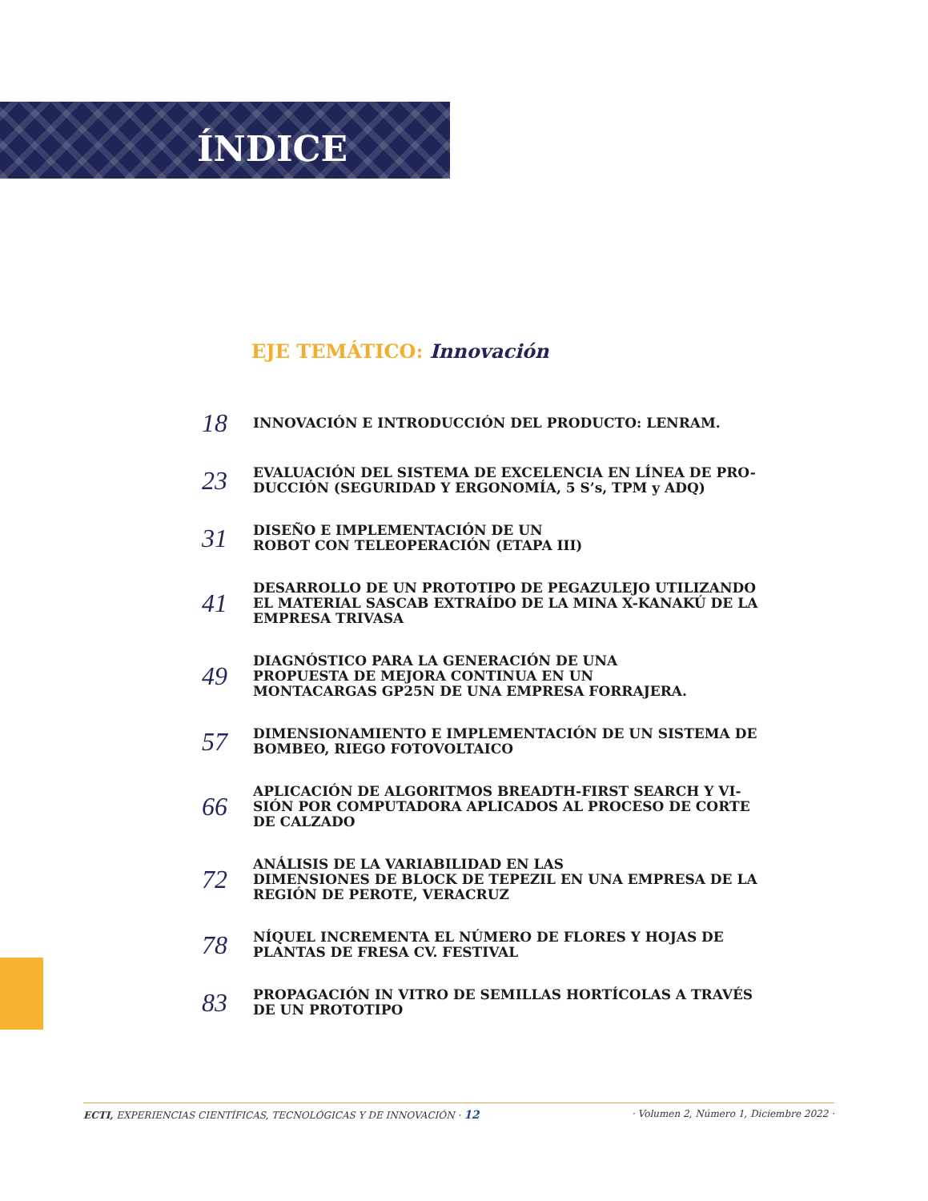ÍNDICE
EJE TEMÁTICO: Innovación
18
INNOVACIÓN E INTRODUCCIÓN DEL PRODUCTO: LENRAM.
23
EVALUACIÓN DEL SISTEMA DE EXCELENCIA EN LÍNEA DE PRO-
DUCCIÓN (SEGURIDAD Y ERGONOMÍA, 5 S’s, TPM y ADQ)
31
DISEÑO E IMPLEMENTACIÓN DE UN
ROBOT CON TELEOPERACIÓN (ETAPA III)
41
DESARROLLO DE UN PROTOTIPO DE PEGAZULEJO UTILIZANDO
EL MATERIAL SASCAB EXTRAÍDO DE LA MINA X-KANAKÚ DE LA
EMPRESA TRIVASA
49
DIAGNÓSTICO PARA LA GENERACIÓN DE UNA
PROPUESTA DE MEJORA CONTINUA EN UN
MONTACARGAS GP25N DE UNA EMPRESA FORRAJERA.
57
DIMENSIONAMIENTO E IMPLEMENTACIÓN DE UN SISTEMA DE
BOMBEO, RIEGO FOTOVOLTAICO
66
APLICACIÓN DE ALGORITMOS BREADTH-FIRST SEARCH Y VI-
SIÓN POR COMPUTADORA APLICADOS AL PROCESO DE CORTE
DE CALZADO
72
ANÁLISIS DE LA VARIABILIDAD EN LAS
DIMENSIONES DE BLOCK DE TEPEZIL EN UNA EMPRESA DE LA
REGIÓN DE PEROTE, VERACRUZ
78
NÍQUEL INCREMENTA EL NÚMERO DE FLORES Y HOJAS DE
PLANTAS DE FRESA CV. FESTIVAL
83
PROPAGACIÓN IN VITRO DE SEMILLAS HORTÍCOLAS A TRAVÉS
DE UN PROTOTIPO
ECTI, EXPERIENCIAS CIENTÍFICAS, TECNOLÓGICAS Y DE INNOVACIÓN · 12 · Volumen 2, Número 1, Diciembre 2022 ·